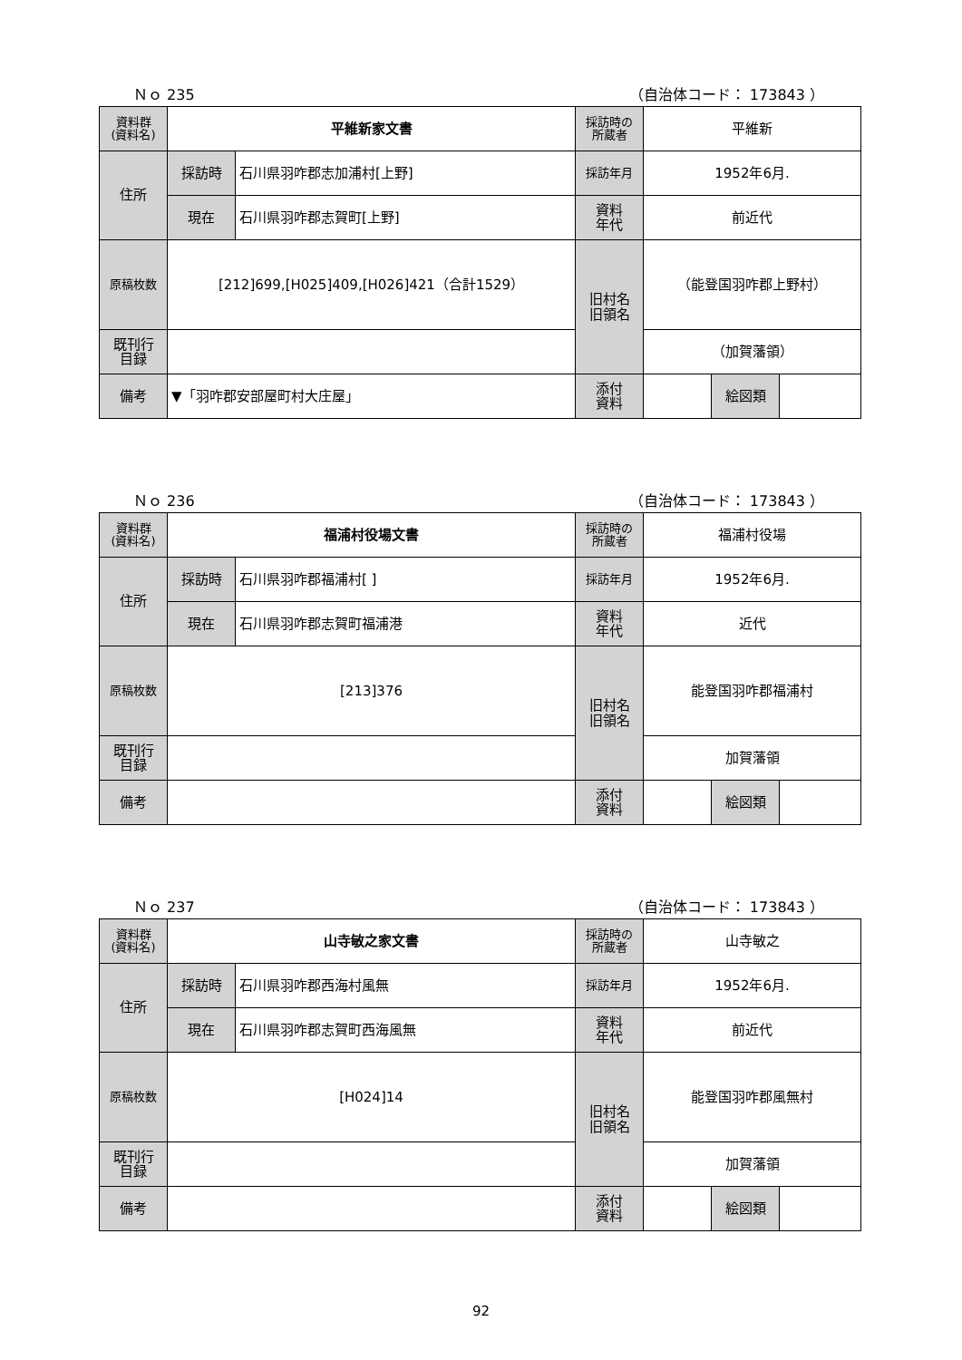Ｎｏ 235 （自治体コード： 173843 ）
| 資料群 (資料名) | 平維新家文書 | | 採訪時の 所蔵者 | 平維新 | | |
| 住所 | 採訪時 | 石川県羽咋郡志加浦村[上野] | 採訪年月 | 1952年6月. | | |
| | 現在 | 石川県羽咋郡志賀町[上野] | 資料 年代 | 前近代 | | |
| 原稿枚数 | [212]699,[H025]409,[H026]421（合計1529） | | 旧村名 旧領名 | （能登国羽咋郡上野村） | | |
| 既刊行 目録 | | | | （加賀藩領） | | |
| 備考 | ▼「羽咋郡安部屋町村大庄屋」 | | | | | |
| | | | 添付 資料 | | 絵図類 | |
Ｎｏ 236 （自治体コード： 173843 ）
| 資料群 (資料名) | 福浦村役場文書 | | 採訪時の 所蔵者 | 福浦村役場 | | |
| 住所 | 採訪時 | 石川県羽咋郡福浦村[ ] | 採訪年月 | 1952年6月. | | |
| | 現在 | 石川県羽咋郡志賀町福浦港 | 資料 年代 | 近代 | | |
| 原稿枚数 | [213]376 | | 旧村名 旧領名 | 能登国羽咋郡福浦村 | | |
| 既刊行 目録 | | | | 加賀藩領 | | |
| 備考 | | | | | | |
| | | | 添付 資料 | | 絵図類 | |
Ｎｏ 237 （自治体コード： 173843 ）
| 資料群 (資料名) | 山寺敏之家文書 | | 採訪時の 所蔵者 | 山寺敏之 | | |
| 住所 | 採訪時 | 石川県羽咋郡西海村風無 | 採訪年月 | 1952年6月. | | |
| | 現在 | 石川県羽咋郡志賀町西海風無 | 資料 年代 | 前近代 | | |
| 原稿枚数 | [H024]14 | | 旧村名 旧領名 | 能登国羽咋郡風無村 | | |
| 既刊行 目録 | | | | 加賀藩領 | | |
| 備考 | | | | | | |
| | | | 添付 資料 | | 絵図類 | |
92